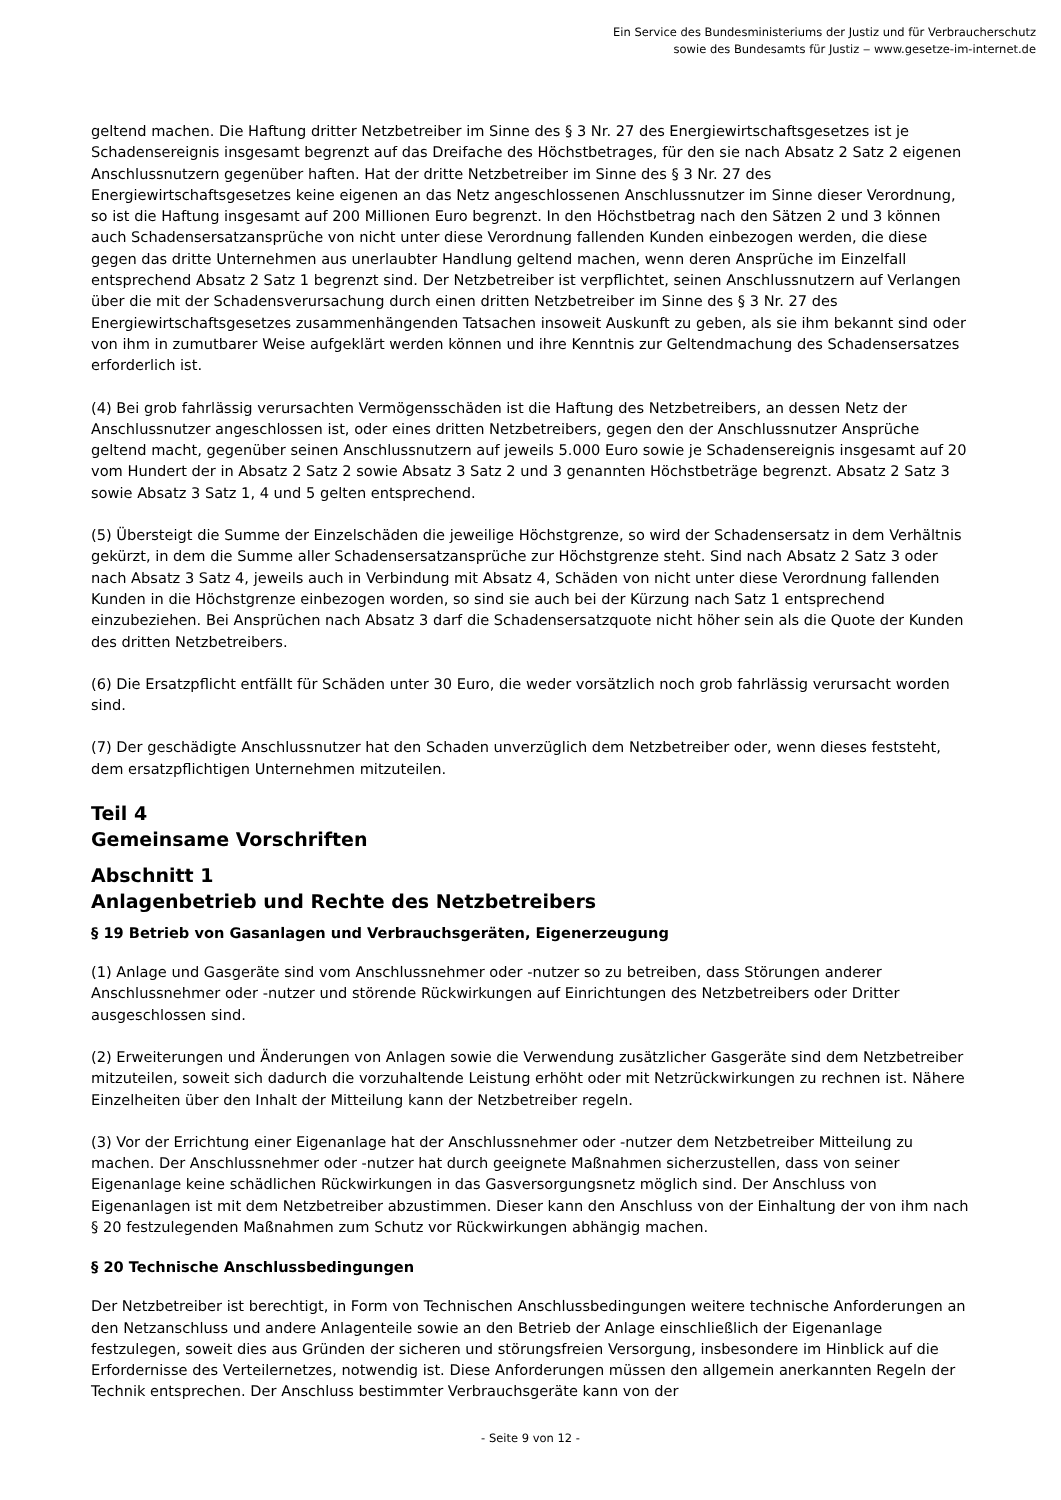Ein Service des Bundesministeriums der Justiz und für Verbraucherschutz
sowie des Bundesamts für Justiz ‒ www.gesetze-im-internet.de
geltend machen. Die Haftung dritter Netzbetreiber im Sinne des § 3 Nr. 27 des Energiewirtschaftsgesetzes ist je Schadensereignis insgesamt begrenzt auf das Dreifache des Höchstbetrages, für den sie nach Absatz 2 Satz 2 eigenen Anschlussnutzern gegenüber haften. Hat der dritte Netzbetreiber im Sinne des § 3 Nr. 27 des Energiewirtschaftsgesetzes keine eigenen an das Netz angeschlossenen Anschlussnutzer im Sinne dieser Verordnung, so ist die Haftung insgesamt auf 200 Millionen Euro begrenzt. In den Höchstbetrag nach den Sätzen 2 und 3 können auch Schadensersatzansprüche von nicht unter diese Verordnung fallenden Kunden einbezogen werden, die diese gegen das dritte Unternehmen aus unerlaubter Handlung geltend machen, wenn deren Ansprüche im Einzelfall entsprechend Absatz 2 Satz 1 begrenzt sind. Der Netzbetreiber ist verpflichtet, seinen Anschlussnutzern auf Verlangen über die mit der Schadensverursachung durch einen dritten Netzbetreiber im Sinne des § 3 Nr. 27 des Energiewirtschaftsgesetzes zusammenhängenden Tatsachen insoweit Auskunft zu geben, als sie ihm bekannt sind oder von ihm in zumutbarer Weise aufgeklärt werden können und ihre Kenntnis zur Geltendmachung des Schadensersatzes erforderlich ist.
(4) Bei grob fahrlässig verursachten Vermögensschäden ist die Haftung des Netzbetreibers, an dessen Netz der Anschlussnutzer angeschlossen ist, oder eines dritten Netzbetreibers, gegen den der Anschlussnutzer Ansprüche geltend macht, gegenüber seinen Anschlussnutzern auf jeweils 5.000 Euro sowie je Schadensereignis insgesamt auf 20 vom Hundert der in Absatz 2 Satz 2 sowie Absatz 3 Satz 2 und 3 genannten Höchstbeträge begrenzt. Absatz 2 Satz 3 sowie Absatz 3 Satz 1, 4 und 5 gelten entsprechend.
(5) Übersteigt die Summe der Einzelschäden die jeweilige Höchstgrenze, so wird der Schadensersatz in dem Verhältnis gekürzt, in dem die Summe aller Schadensersatzansprüche zur Höchstgrenze steht. Sind nach Absatz 2 Satz 3 oder nach Absatz 3 Satz 4, jeweils auch in Verbindung mit Absatz 4, Schäden von nicht unter diese Verordnung fallenden Kunden in die Höchstgrenze einbezogen worden, so sind sie auch bei der Kürzung nach Satz 1 entsprechend einzubeziehen. Bei Ansprüchen nach Absatz 3 darf die Schadensersatzquote nicht höher sein als die Quote der Kunden des dritten Netzbetreibers.
(6) Die Ersatzpflicht entfällt für Schäden unter 30 Euro, die weder vorsätzlich noch grob fahrlässig verursacht worden sind.
(7) Der geschädigte Anschlussnutzer hat den Schaden unverzüglich dem Netzbetreiber oder, wenn dieses feststeht, dem ersatzpflichtigen Unternehmen mitzuteilen.
Teil 4
Gemeinsame Vorschriften
Abschnitt 1
Anlagenbetrieb und Rechte des Netzbetreibers
§ 19 Betrieb von Gasanlagen und Verbrauchsgeräten, Eigenerzeugung
(1) Anlage und Gasgeräte sind vom Anschlussnehmer oder -nutzer so zu betreiben, dass Störungen anderer Anschlussnehmer oder -nutzer und störende Rückwirkungen auf Einrichtungen des Netzbetreibers oder Dritter ausgeschlossen sind.
(2) Erweiterungen und Änderungen von Anlagen sowie die Verwendung zusätzlicher Gasgeräte sind dem Netzbetreiber mitzuteilen, soweit sich dadurch die vorzuhaltende Leistung erhöht oder mit Netzrückwirkungen zu rechnen ist. Nähere Einzelheiten über den Inhalt der Mitteilung kann der Netzbetreiber regeln.
(3) Vor der Errichtung einer Eigenanlage hat der Anschlussnehmer oder -nutzer dem Netzbetreiber Mitteilung zu machen. Der Anschlussnehmer oder -nutzer hat durch geeignete Maßnahmen sicherzustellen, dass von seiner Eigenanlage keine schädlichen Rückwirkungen in das Gasversorgungsnetz möglich sind. Der Anschluss von Eigenanlagen ist mit dem Netzbetreiber abzustimmen. Dieser kann den Anschluss von der Einhaltung der von ihm nach § 20 festzulegenden Maßnahmen zum Schutz vor Rückwirkungen abhängig machen.
§ 20 Technische Anschlussbedingungen
Der Netzbetreiber ist berechtigt, in Form von Technischen Anschlussbedingungen weitere technische Anforderungen an den Netzanschluss und andere Anlagenteile sowie an den Betrieb der Anlage einschließlich der Eigenanlage festzulegen, soweit dies aus Gründen der sicheren und störungsfreien Versorgung, insbesondere im Hinblick auf die Erfordernisse des Verteilernetzes, notwendig ist. Diese Anforderungen müssen den allgemein anerkannten Regeln der Technik entsprechen. Der Anschluss bestimmter Verbrauchsgeräte kann von der
- Seite 9 von 12 -